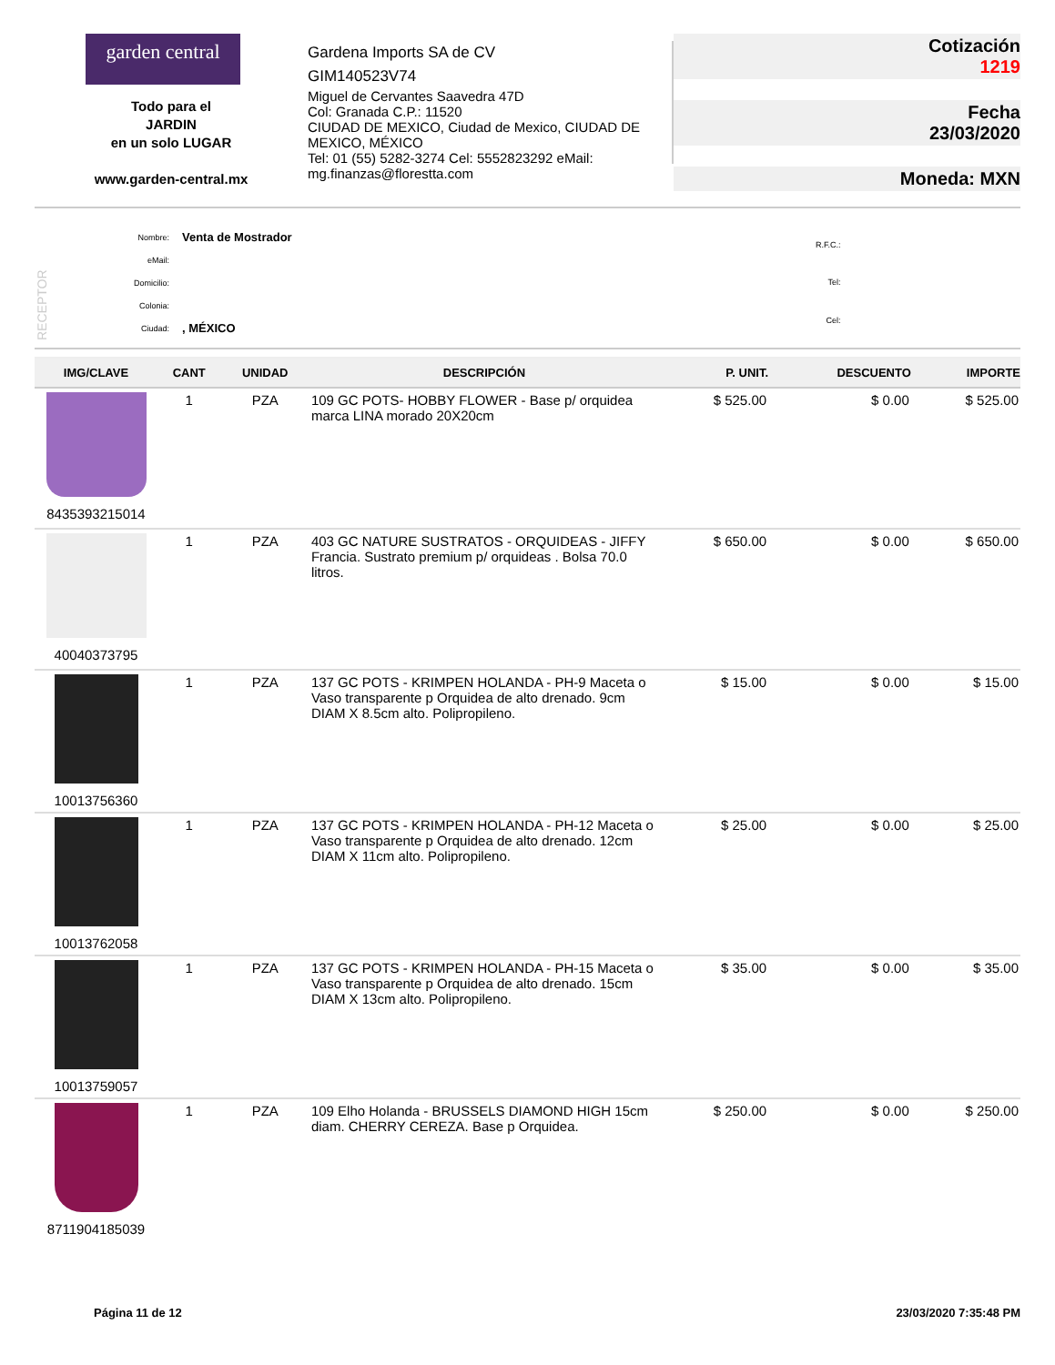garden central
Todo para el
JARDIN
en un solo LUGAR
www.garden-central.mx
Gardena Imports SA de CV
GIM140523V74
Miguel de Cervantes Saavedra 47D
Col: Granada C.P.: 11520
CIUDAD DE MEXICO, Ciudad de Mexico, CIUDAD DE MEXICO, MÉXICO
Tel: 01 (55) 5282-3274 Cel: 5552823292 eMail: mg.finanzas@florestta.com
Cotización
1219
Fecha
23/03/2020
Moneda: MXN
RECEPTOR
| Nombre: | Venta de Mostrador |
| eMail: | |
| Domicilio: | |
| Colonia: | |
| Ciudad: | , MÉXICO |
| R.F.C.: |
| Tel: |
| Cel: |
| IMG/CLAVE | CANT | UNIDAD | DESCRIPCIÓN | P. UNIT. | DESCUENTO | IMPORTE |
| --- | --- | --- | --- | --- | --- | --- |
| 8435393215014 | 1 | PZA | 109 GC POTS- HOBBY FLOWER - Base p/ orquidea marca LINA morado 20X20cm | $ 525.00 | $ 0.00 | $ 525.00 |
| 40040373795 | 1 | PZA | 403 GC NATURE SUSTRATOS - ORQUIDEAS - JIFFY Francia. Sustrato premium p/ orquideas . Bolsa 70.0 litros. | $ 650.00 | $ 0.00 | $ 650.00 |
| 10013756360 | 1 | PZA | 137 GC POTS - KRIMPEN HOLANDA - PH-9 Maceta o Vaso transparente p Orquidea de alto drenado. 9cm DIAM X 8.5cm alto. Polipropileno. | $ 15.00 | $ 0.00 | $ 15.00 |
| 10013762058 | 1 | PZA | 137 GC POTS - KRIMPEN HOLANDA - PH-12 Maceta o Vaso transparente p Orquidea de alto drenado. 12cm DIAM X 11cm alto. Polipropileno. | $ 25.00 | $ 0.00 | $ 25.00 |
| 10013759057 | 1 | PZA | 137 GC POTS - KRIMPEN HOLANDA - PH-15 Maceta o Vaso transparente p Orquidea de alto drenado. 15cm DIAM X 13cm alto. Polipropileno. | $ 35.00 | $ 0.00 | $ 35.00 |
| 8711904185039 | 1 | PZA | 109 Elho Holanda - BRUSSELS DIAMOND HIGH 15cm diam. CHERRY CEREZA. Base p Orquidea. | $ 250.00 | $ 0.00 | $ 250.00 |
Página 11 de 12 23/03/2020 7:35:48 PM